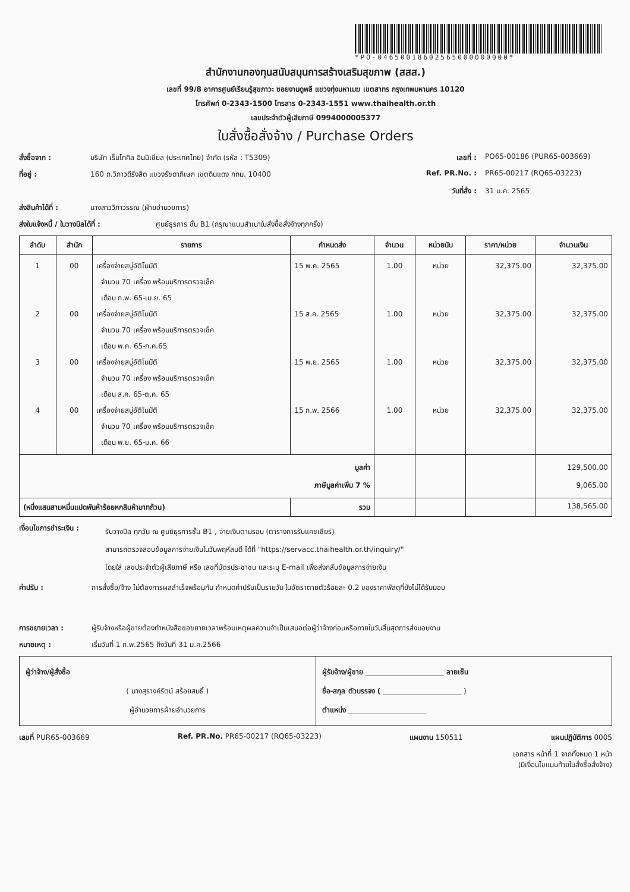*PO-04650018602565000000000*
สำนักงานกองทุนสนับสนุนการสร้างเสริมสุขภาพ (สสส.)
เลขที่ 99/8 อาคารศูนย์เรียนรู้สุขภาวะ ซอยงามดูพลี แขวงทุ่งมหาเมฆ เขตสาทร กรุงเทพมหานคร 10120
โทรศัพท์ 0-2343-1500 โทรสาร 0-2343-1551 www.thaihealth.or.th
เลขประจำตัวผู้เสียภาษี 0994000005377
ใบสั่งซื้อสั่งจ้าง / Purchase Orders
สั่งซื้อจาก : บริษัท เร็นโทคิล อินนิเชียล (ประเทศไทย) จำกัด (รหัส : T5309) เลขที่ : PO65-00186 (PUR65-003669)
ที่อยู่ : 160 ถ.วิภาวดีรังสิต แขวงรัชดาภิเษก เขตดินแดง กทม. 10400 Ref. PR.No. : PR65-00217 (RQ65-03223)
วันที่สั่ง : 31 ม.ค. 2565
ส่งสินค้าได้ที่ : นางสาววิภาวรรณ (ฝ่ายอำนวยการ)
ส่งใบแจ้งหนี้ / ใบวางบิลได้ที่ : ศูนย์ธุรการ ชั้น B1 (กรุณาแนบสำเนาใบสั่งซื้อสั่งจ้างทุกครั้ง)
| ลำดับ | สำนัก | รายการ | กำหนดส่ง | จำนวน | หน่วยนับ | ราคา/หน่วย | จำนวนเงิน |
| --- | --- | --- | --- | --- | --- | --- | --- |
| 1 2 3 4 | 00 00 00 00 | เครื่องจ่ายสบู่อัติโนมัติ จำนวน 70 เครื่อง พร้อมบริการตรวจเช็ค เดือน ก.พ. 65-เม.ย. 65 เครื่องจ่ายสบู่อัติโนมัติ จำนวน 70 เครื่อง พร้อมบริการตรวจเช็ค เดือน พ.ค. 65-ก.ค.65 เครื่องจ่ายสบู่อัติโนมัติ จำนวน 70 เครื่อง พร้อมบริการตรวจเช็ค เดือน ส.ค. 65-ต.ค. 65 เครื่องจ่ายสบู่อัติโนมัติ จำนวน 70 เครื่อง พร้อมบริการตรวจเช็ค เดือน พ.ย. 65-ม.ค. 66 | 15 พ.ค. 2565 15 ส.ค. 2565 15 พ.ย. 2565 15 ก.พ. 2566 | 1.00 1.00 1.00 1.00 | หน่วย หน่วย หน่วย หน่วย | 32,375.00 32,375.00 32,375.00 32,375.00 | 32,375.00 32,375.00 32,375.00 32,375.00 |
| มูลค่า ภาษีมูลค่าเพิ่ม 7 % | | | | | | | 129,500.00 9,065.00 |
| (หนึ่งแสนสามหมื่นแปดพันห้าร้อยหกสิบห้าบาทถ้วน) | | | รวม | | | | 138,565.00 |
เงื่อนไขการชำระเงิน : รับวางบิล ทุกวัน ณ ศูนย์ธุรการชั้น B1 , จ่ายเงินตามรอบ (ตารางการรับแคชเชียร์)
สามารถตรวจสอบข้อมูลการจ่ายเงินในวันพฤหัสบดี ได้ที่ "https://servacc.thaihealth.or.th/inquiry/"
โดยใส่ เลขประจำตัวผู้เสียภาษี หรือ เลขที่บัตรประชาชน และระบุ E-mail เพื่อส่งกลับข้อมูลการจ่ายเงิน
ค่าปรับ : การสั่งซื้อ/จ้าง ไม่ต้องการผลสำเร็จพร้อมกัน กำหนดค่าปรับเป็นรายวัน ในอัตราตายตัวร้อยละ 0.2 ของราคาพัสดุที่ยังไม่ได้รับมอบ
การขยายเวลา : ผู้รับจ้างหรือผู้ขายต้องทำหนังสือขอขยายเวลาพร้อมเหตุผลความจำเป็นเสนอต่อผู้ว่าจ้างก่อนหรือภายในวันสิ้นสุดการส่งมอบงาน
หมายเหตุ : เริ่มวันที่ 1 ก.พ.2565 ถึงวันที่ 31 ม.ค.2566
| ผู้ว่าจ้าง/ผู้สั่งซื้อ ( นางสุรางค์รัตน์ สร้อยสนธิ์ ) ผู้อำนวยการฝ่ายอำนวยการ | ผู้รับจ้าง/ผู้ขาย ______________________ ลายเซ็น ชื่อ-สกุล ตัวบรรจง ( ______________________ ) ตำแหน่ง ______________________ |
เลขที่ PUR65-003669 Ref. PR.No. PR65-00217 (RQ65-03223) แผนงาน 150511 แผนปฏิบัติการ 0005
เอกสาร หน้าที่ 1 จากทั้งหมด 1 หน้า
(มีเงื่อนไขแนบท้ายใบสั่งซื้อสั่งจ้าง)